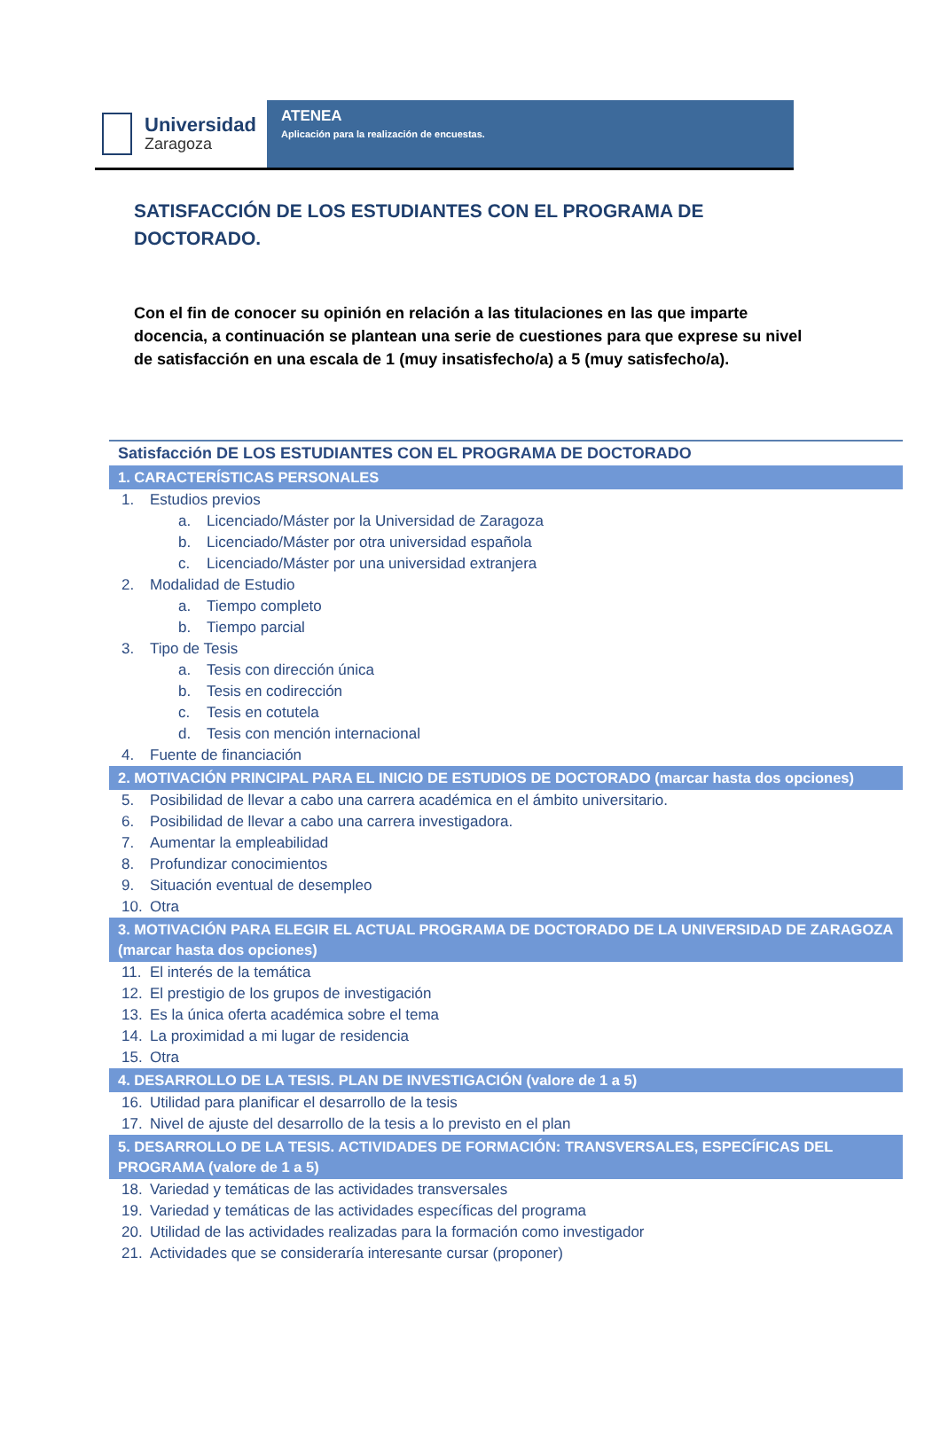Universidad
Zaragoza
ATENEA
Aplicación para la realización de encuestas.
SATISFACCIÓN DE LOS ESTUDIANTES CON EL PROGRAMA DE DOCTORADO.
Con el fin de conocer su opinión en relación a las titulaciones en las que imparte docencia, a continuación se plantean una serie de cuestiones para que exprese su nivel de satisfacción en una escala de 1 (muy insatisfecho/a) a 5 (muy satisfecho/a).
Satisfacción DE LOS ESTUDIANTES CON EL PROGRAMA DE DOCTORADO
1. CARACTERÍSTICAS PERSONALES
1. Estudios previos
a. Licenciado/Máster por la Universidad de Zaragoza
b. Licenciado/Máster por otra universidad española
c. Licenciado/Máster por una universidad extranjera
2. Modalidad de Estudio
a. Tiempo completo
b. Tiempo parcial
3. Tipo de Tesis
a. Tesis con dirección única
b. Tesis en codirección
c. Tesis en cotutela
d. Tesis con mención internacional
4. Fuente de financiación
2. MOTIVACIÓN PRINCIPAL PARA EL INICIO DE ESTUDIOS DE DOCTORADO (marcar hasta dos opciones)
5. Posibilidad de llevar a cabo una carrera académica en el ámbito universitario.
6. Posibilidad de llevar a cabo una carrera investigadora.
7. Aumentar la empleabilidad
8. Profundizar conocimientos
9. Situación eventual de desempleo
10. Otra
3. MOTIVACIÓN PARA ELEGIR EL ACTUAL PROGRAMA DE DOCTORADO DE LA UNIVERSIDAD DE ZARAGOZA (marcar hasta dos opciones)
11. El interés de la temática
12. El prestigio de los grupos de investigación
13. Es la única oferta académica sobre el tema
14. La proximidad a mi lugar de residencia
15. Otra
4. DESARROLLO DE LA TESIS. PLAN DE INVESTIGACIÓN (valore de 1 a 5)
16. Utilidad para planificar el desarrollo de la tesis
17. Nivel de ajuste del desarrollo de la tesis a lo previsto en el plan
5. DESARROLLO DE LA TESIS. ACTIVIDADES DE FORMACIÓN: TRANSVERSALES, ESPECÍFICAS DEL PROGRAMA (valore de 1 a 5)
18. Variedad y temáticas de las actividades transversales
19. Variedad y temáticas de las actividades específicas del programa
20. Utilidad de las actividades realizadas para la formación como investigador
21. Actividades que se consideraría interesante cursar (proponer)